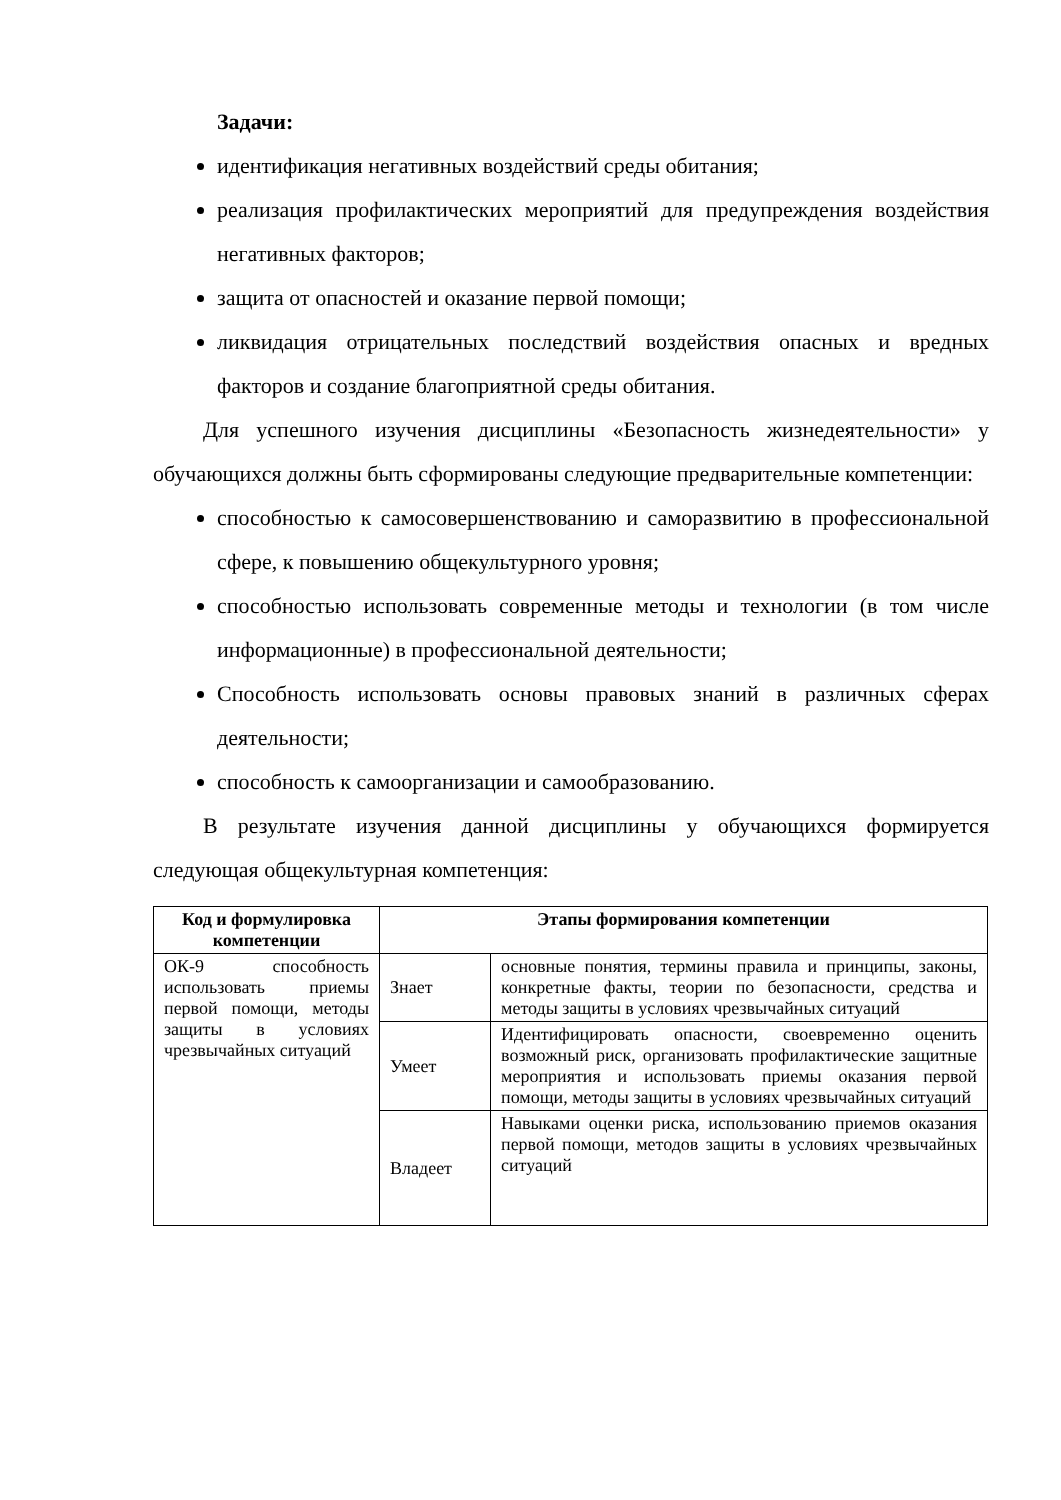Задачи:
идентификация негативных воздействий среды обитания;
реализация профилактических мероприятий для предупреждения воздействия негативных факторов;
защита от опасностей и оказание первой помощи;
ликвидация отрицательных последствий воздействия опасных и вредных факторов и создание благоприятной среды обитания.
Для успешного изучения дисциплины «Безопасность жизнедеятельности» у обучающихся должны быть сформированы следующие предварительные компетенции:
способностью к самосовершенствованию и саморазвитию в профессиональной сфере, к повышению общекультурного уровня;
способностью использовать современные методы и технологии (в том числе информационные) в профессиональной деятельности;
Способность использовать основы правовых знаний в различных сферах деятельности;
способность к самоорганизации и самообразованию.
В результате изучения данной дисциплины у обучающихся формируется следующая общекультурная компетенция:
| Код и формулировка компетенции | Этапы формирования компетенции | |
| --- | --- | --- |
| ОК-9 способность использовать приемы первой помощи, методы защиты в условиях чрезвычайных ситуаций | Знает | основные понятия, термины правила и принципы, законы, конкретные факты, теории по безопасности, средства и методы защиты в условиях чрезвычайных ситуаций |
| | Умеет | Идентифицировать опасности, своевременно оценить возможный риск, организовать профилактические защитные мероприятия и использовать приемы оказания первой помощи, методы защиты в условиях чрезвычайных ситуаций |
| | Владеет | Навыками оценки риска, использованию приемов оказания первой помощи, методов защиты в условиях чрезвычайных ситуаций |